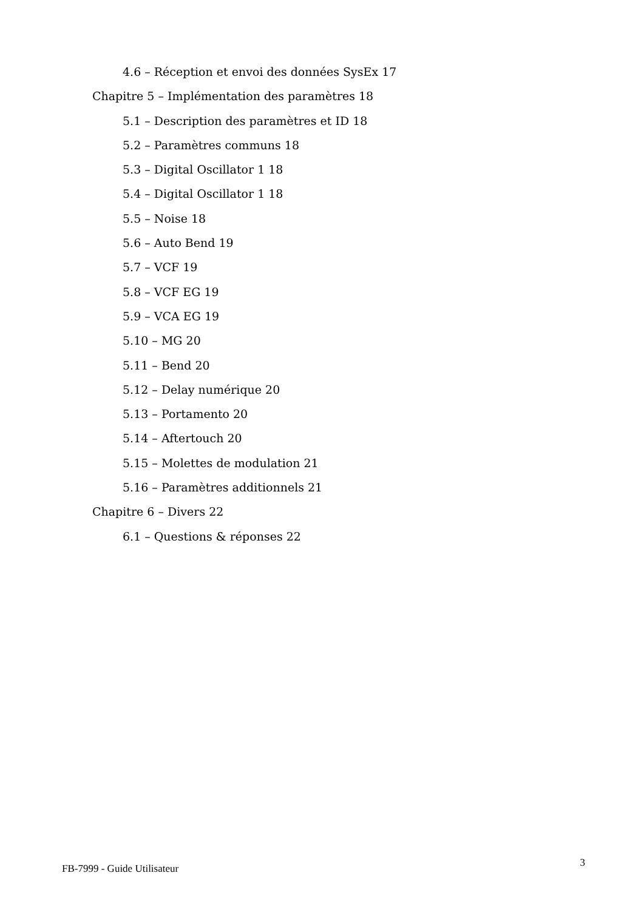4.6 – Réception et envoi des données SysEx 17
Chapitre 5 – Implémentation des paramètres 18
5.1 – Description des paramètres et ID 18
5.2 – Paramètres communs 18
5.3 – Digital Oscillator 1 18
5.4 – Digital Oscillator 1 18
5.5 – Noise 18
5.6 – Auto Bend 19
5.7 – VCF 19
5.8 – VCF EG 19
5.9 – VCA EG 19
5.10 – MG 20
5.11 – Bend 20
5.12 – Delay numérique 20
5.13 – Portamento 20
5.14 – Aftertouch 20
5.15 – Molettes de modulation 21
5.16 – Paramètres additionnels 21
Chapitre 6 – Divers 22
6.1 – Questions & réponses 22
FB-7999 - Guide Utilisateur 3